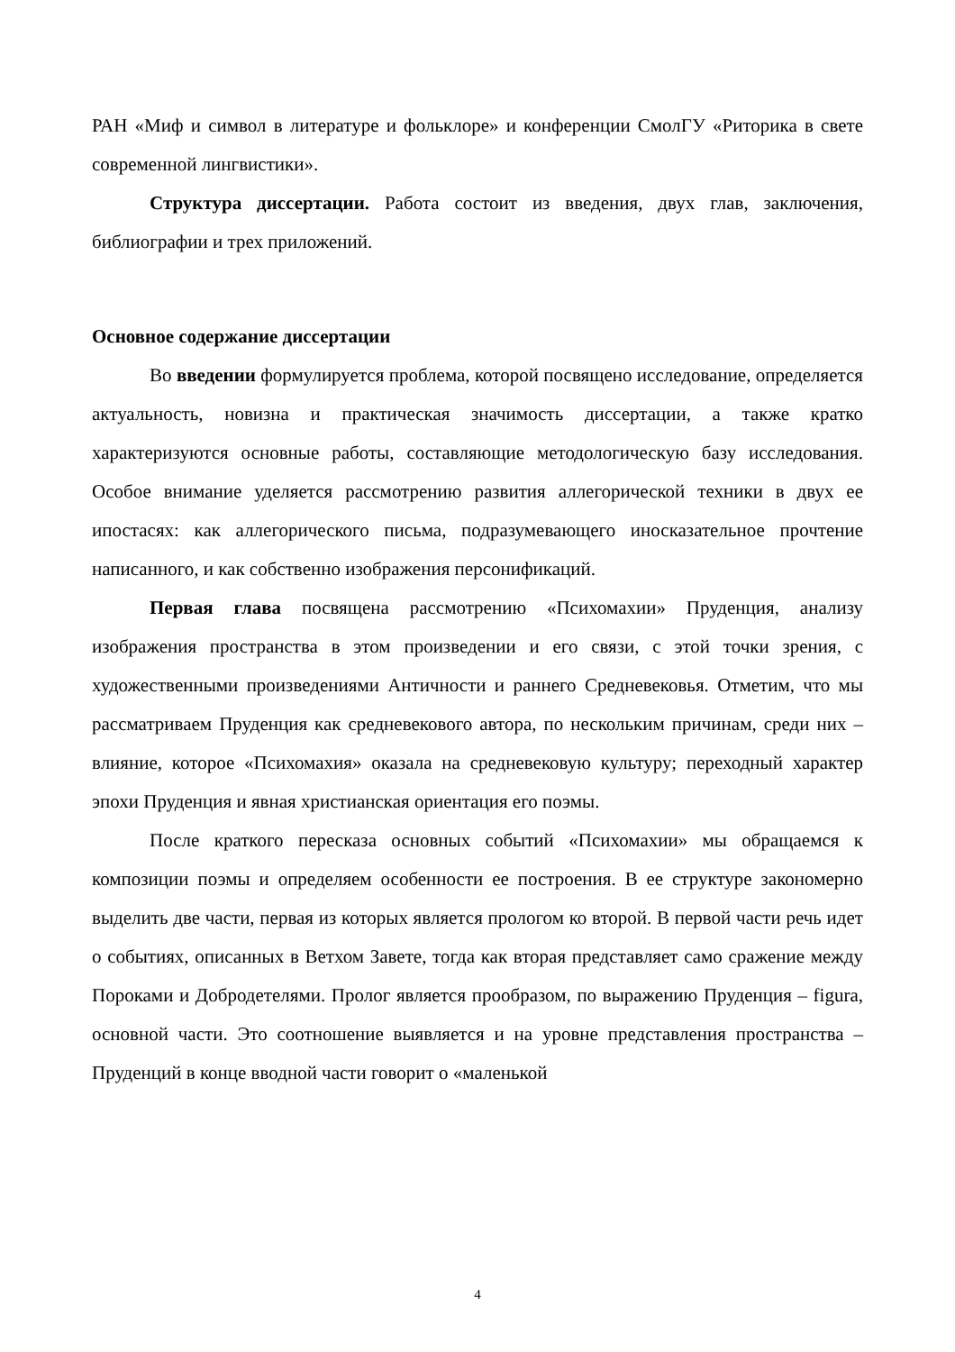РАН «Миф и символ в литературе и фольклоре» и конференции СмолГУ «Риторика в свете современной лингвистики».
Структура диссертации. Работа состоит из введения, двух глав, заключения, библиографии и трех приложений.
Основное содержание диссертации
Во введении формулируется проблема, которой посвящено исследование, определяется актуальность, новизна и практическая значимость диссертации, а также кратко характеризуются основные работы, составляющие методологическую базу исследования. Особое внимание уделяется рассмотрению развития аллегорической техники в двух ее ипостасях: как аллегорического письма, подразумевающего иносказательное прочтение написанного, и как собственно изображения персонификаций.
Первая глава посвящена рассмотрению «Психомахии» Пруденция, анализу изображения пространства в этом произведении и его связи, с этой точки зрения, с художественными произведениями Античности и раннего Средневековья. Отметим, что мы рассматриваем Пруденция как средневекового автора, по нескольким причинам, среди них – влияние, которое «Психомахия» оказала на средневековую культуру; переходный характер эпохи Пруденция и явная христианская ориентация его поэмы.
После краткого пересказа основных событий «Психомахии» мы обращаемся к композиции поэмы и определяем особенности ее построения. В ее структуре закономерно выделить две части, первая из которых является прологом ко второй. В первой части речь идет о событиях, описанных в Ветхом Завете, тогда как вторая представляет само сражение между Пороками и Добродетелями. Пролог является прообразом, по выражению Пруденция – figura, основной части. Это соотношение выявляется и на уровне представления пространства – Пруденций в конце вводной части говорит о «маленькой
4